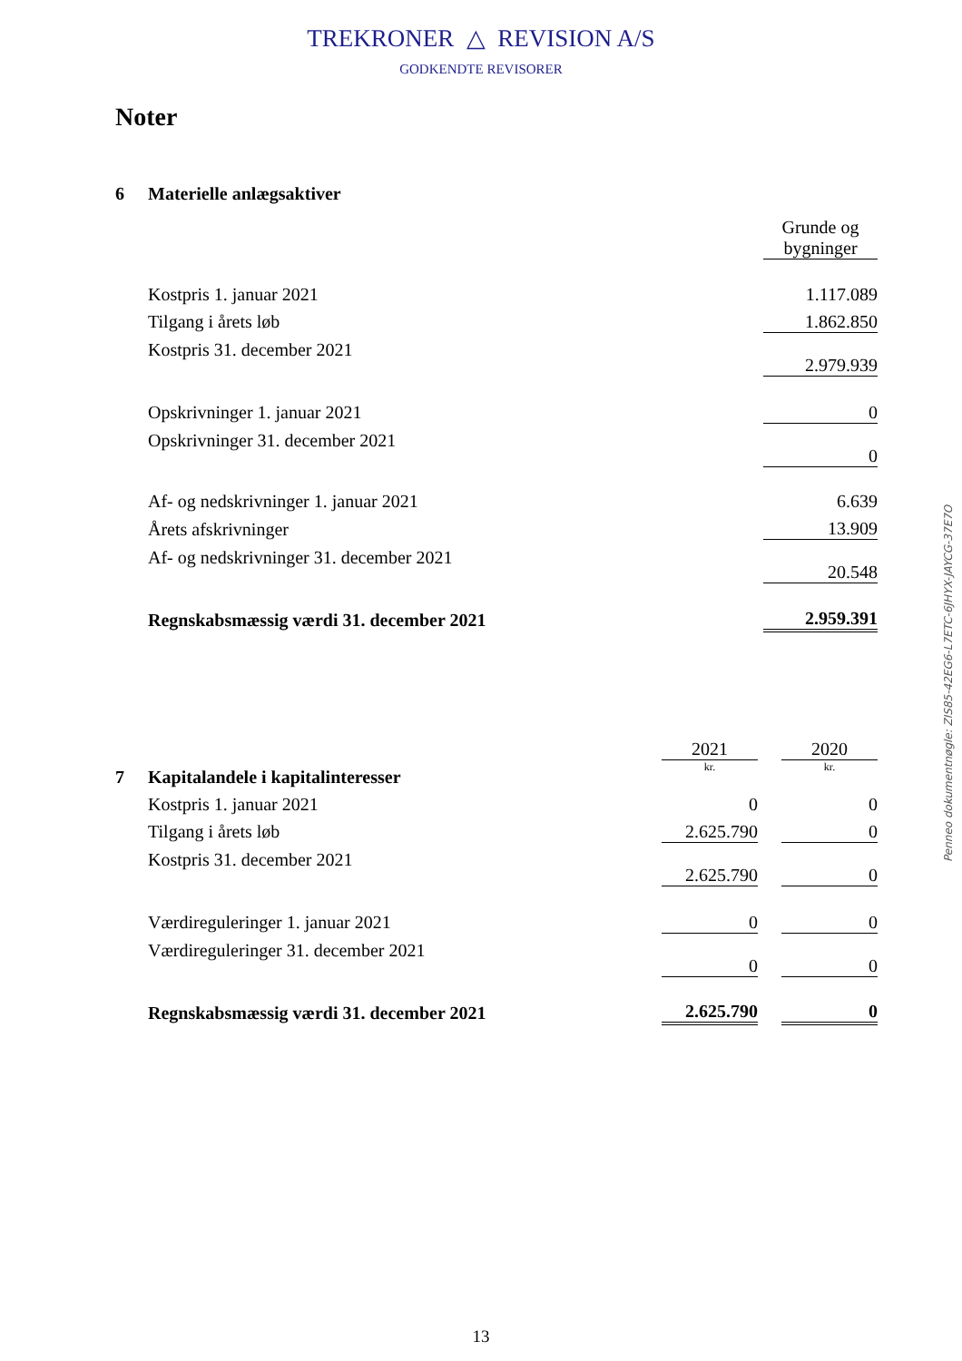TREKRONER △ REVISION A/S
GODKENDTE REVISORER
Noter
| 6 | Materielle anlægsaktiver | |
| | | Grunde og bygninger |
| | Kostpris 1. januar 2021 | 1.117.089 |
| | Tilgang i årets løb | 1.862.850 |
| | Kostpris 31. december 2021 | 2.979.939 |
| | Opskrivninger 1. januar 2021 | 0 |
| | Opskrivninger 31. december 2021 | 0 |
| | Af- og nedskrivninger 1. januar 2021 | 6.639 |
| | Årets afskrivninger | 13.909 |
| | Af- og nedskrivninger 31. december 2021 | 20.548 |
| | Regnskabsmæssig værdi 31. december 2021 | 2.959.391 |
| | | 2021 | | 2020 |
| 7 | Kapitalandele i kapitalinteresser | kr. | | kr. |
| | Kostpris 1. januar 2021 | 0 | | 0 |
| | Tilgang i årets løb | 2.625.790 | | 0 |
| | Kostpris 31. december 2021 | 2.625.790 | | 0 |
| | Værdireguleringer 1. januar 2021 | 0 | | 0 |
| | Værdireguleringer 31. december 2021 | 0 | | 0 |
| | Regnskabsmæssig værdi 31. december 2021 | 2.625.790 | | 0 |
Penneo dokumentnøgle: ZIS85-42EG6-L7ETC-6JHYX-JAYCG-37E7O
13